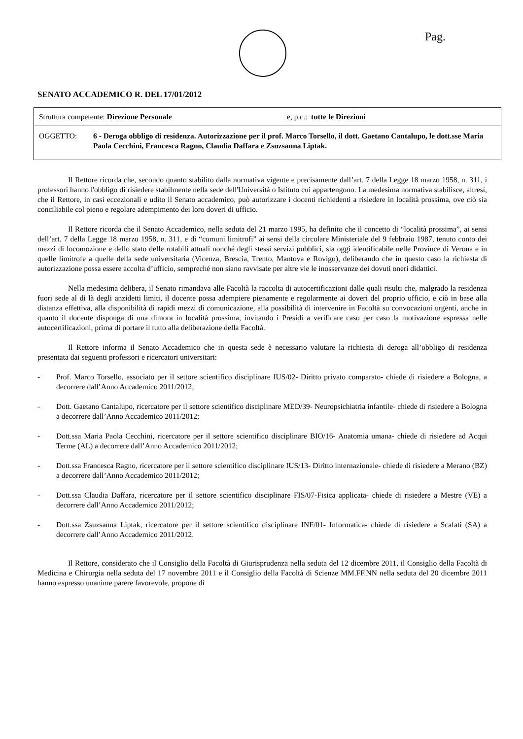Pag.
SENATO ACCADEMICO R. DEL 17/01/2012
Struttura competente: Direzione Personale e, p.c.: tutte le Direzioni
OGGETTO: 6 - Deroga obbligo di residenza. Autorizzazione per il prof. Marco Torsello, il dott. Gaetano Cantalupo, le dott.sse Maria Paola Cecchini, Francesca Ragno, Claudia Daffara e Zsuzsanna Liptak.
Il Rettore ricorda che, secondo quanto stabilito dalla normativa vigente e precisamente dall’art. 7 della Legge 18 marzo 1958, n. 311, i professori hanno l'obbligo di risiedere stabilmente nella sede dell'Università o Istituto cui appartengono. La medesima normativa stabilisce, altresì, che il Rettore, in casi eccezionali e udito il Senato accademico, può autorizzare i docenti richiedenti a risiedere in località prossima, ove ciò sia conciliabile col pieno e regolare adempimento dei loro doveri di ufficio.
Il Rettore ricorda che il Senato Accademico, nella seduta del 21 marzo 1995, ha definito che il concetto di “località prossima”, ai sensi dell’art. 7 della Legge 18 marzo 1958, n. 311, e di “comuni limitrofi” ai sensi della circolare Ministeriale del 9 febbraio 1987, tenuto conto dei mezzi di locomozione e dello stato delle rotabili attuali nonché degli stessi servizi pubblici, sia oggi identificabile nelle Province di Verona e in quelle limitrofe a quelle della sede universitaria (Vicenza, Brescia, Trento, Mantova e Rovigo), deliberando che in questo caso la richiesta di autorizzazione possa essere accolta d’ufficio, sempreché non siano ravvisate per altre vie le inosservanze dei dovuti oneri didattici.
Nella medesima delibera, il Senato rimandava alle Facoltà la raccolta di autocertificazioni dalle quali risulti che, malgrado la residenza fuori sede al di là degli anzidetti limiti, il docente possa adempiere pienamente e regolarmente ai doveri del proprio ufficio, e ciò in base alla distanza effettiva, alla disponibilità di rapidi mezzi di comunicazione, alla possibilità di intervenire in Facoltà su convocazioni urgenti, anche in quanto il docente disponga di una dimora in località prossima, invitando i Presidi a verificare caso per caso la motivazione espressa nelle autocertificazioni, prima di portare il tutto alla deliberazione della Facoltà.
Il Rettore informa il Senato Accademico che in questa sede è necessario valutare la richiesta di deroga all’obbligo di residenza presentata dai seguenti professori e ricercatori universitari:
- Prof. Marco Torsello, associato per il settore scientifico disciplinare IUS/02- Diritto privato comparato- chiede di risiedere a Bologna, a decorrere dall’Anno Accademico 2011/2012;
- Dott. Gaetano Cantalupo, ricercatore per il settore scientifico disciplinare MED/39- Neuropsichiatria infantile- chiede di risiedere a Bologna a decorrere dall’Anno Accademico 2011/2012;
- Dott.ssa Maria Paola Cecchini, ricercatore per il settore scientifico disciplinare BIO/16- Anatomia umana- chiede di risiedere ad Acqui Terme (AL) a decorrere dall’Anno Accademico 2011/2012;
- Dott.ssa Francesca Ragno, ricercatore per il settore scientifico disciplinare IUS/13- Diritto internazionale- chiede di risiedere a Merano (BZ) a decorrere dall’Anno Accademico 2011/2012;
- Dott.ssa Claudia Daffara, ricercatore per il settore scientifico disciplinare FIS/07-Fisica applicata- chiede di risiedere a Mestre (VE) a decorrere dall’Anno Accademico 2011/2012;
- Dott.ssa Zsuzsanna Liptak, ricercatore per il settore scientifico disciplinare INF/01- Informatica- chiede di risiedere a Scafati (SA) a decorrere dall’Anno Accademico 2011/2012.
Il Rettore, considerato che il Consiglio della Facoltà di Giurisprudenza nella seduta del 12 dicembre 2011, il Consiglio della Facoltà di Medicina e Chirurgia nella seduta del 17 novembre 2011 e il Consiglio della Facoltà di Scienze MM.FF.NN nella seduta del 20 dicembre 2011 hanno espresso unanime parere favorevole, propone di